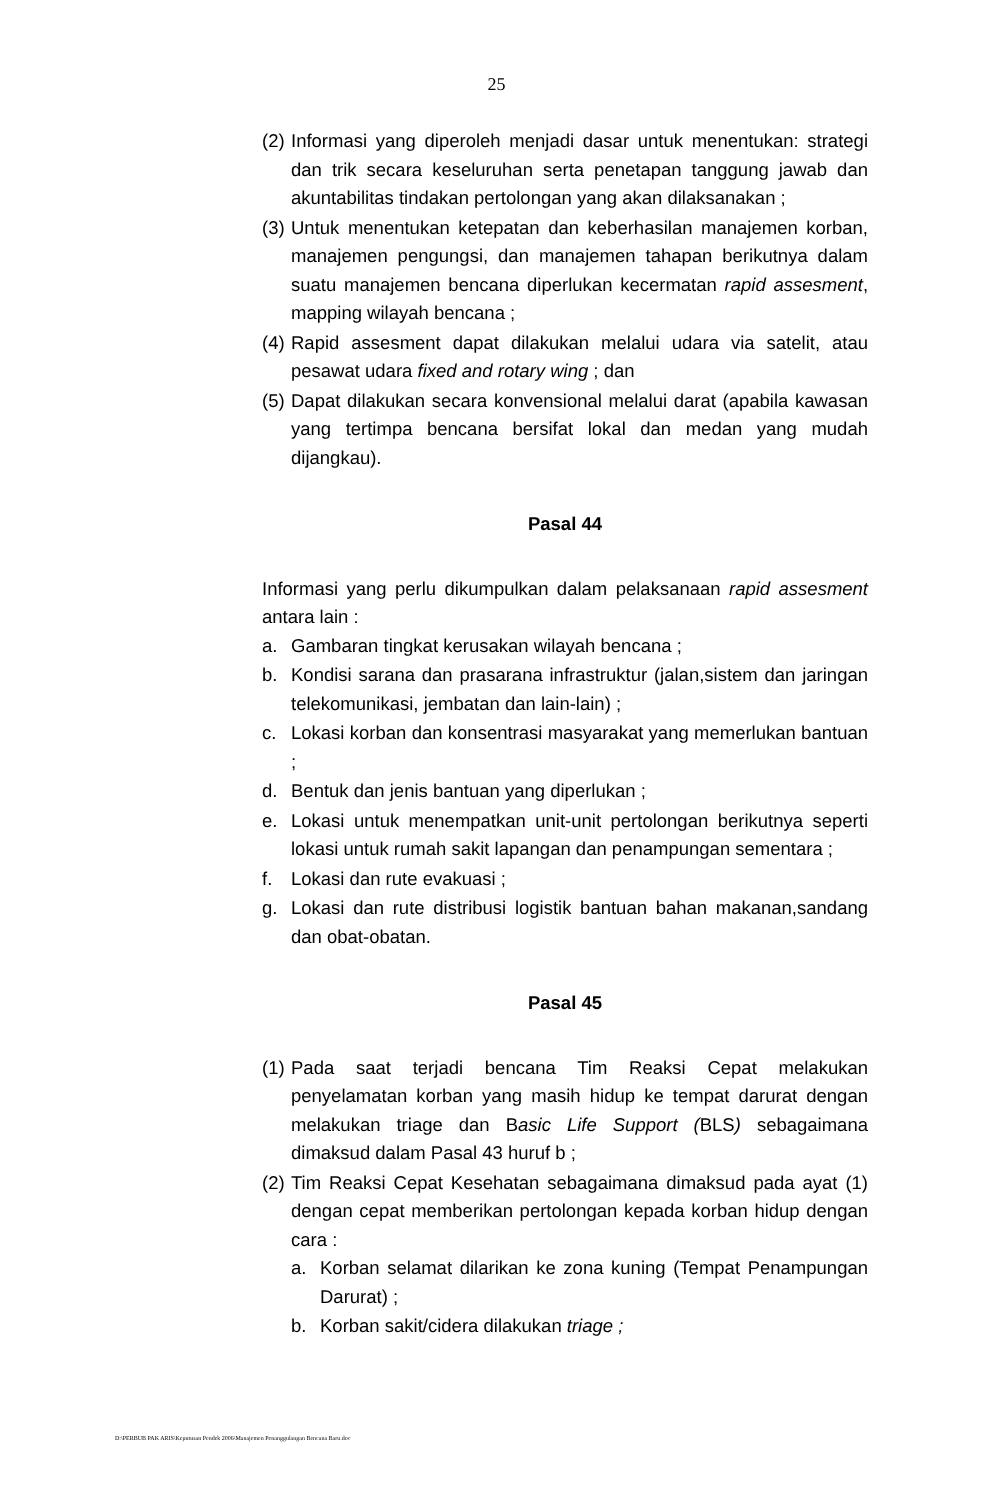25
(2) Informasi yang diperoleh menjadi dasar untuk menentukan: strategi dan trik secara keseluruhan serta penetapan tanggung jawab dan akuntabilitas tindakan pertolongan yang akan dilaksanakan ;
(3) Untuk menentukan ketepatan dan keberhasilan manajemen korban, manajemen pengungsi, dan manajemen tahapan berikutnya dalam suatu manajemen bencana diperlukan kecermatan rapid assesment, mapping wilayah bencana ;
(4) Rapid assesment dapat dilakukan melalui udara via satelit, atau pesawat udara fixed and rotary wing ; dan
(5) Dapat dilakukan secara konvensional melalui darat (apabila kawasan yang tertimpa bencana bersifat lokal dan medan yang mudah dijangkau).
Pasal 44
Informasi yang perlu dikumpulkan dalam pelaksanaan rapid assesment antara lain :
a. Gambaran tingkat kerusakan wilayah bencana ;
b. Kondisi sarana dan prasarana infrastruktur (jalan,sistem dan jaringan telekomunikasi, jembatan dan lain-lain) ;
c. Lokasi korban dan konsentrasi masyarakat yang memerlukan bantuan ;
d. Bentuk dan jenis bantuan yang diperlukan ;
e. Lokasi untuk menempatkan unit-unit pertolongan berikutnya seperti lokasi untuk rumah sakit lapangan dan penampungan sementara ;
f. Lokasi dan rute evakuasi ;
g. Lokasi dan rute distribusi logistik bantuan bahan makanan,sandang dan obat-obatan.
Pasal 45
(1) Pada saat terjadi bencana Tim Reaksi Cepat melakukan penyelamatan korban yang masih hidup ke tempat darurat dengan melakukan triage dan Basic Life Support (BLS) sebagaimana dimaksud dalam Pasal 43 huruf b ;
(2) Tim Reaksi Cepat Kesehatan sebagaimana dimaksud pada ayat (1) dengan cepat memberikan pertolongan kepada korban hidup dengan cara :
a. Korban selamat dilarikan ke zona kuning (Tempat Penampungan Darurat) ;
b. Korban sakit/cidera dilakukan triage ;
D:\PERBUB PAK ARIS\Keputusan Pendek 2006\Manajemen Penanggulangan Bencana Baru.doc